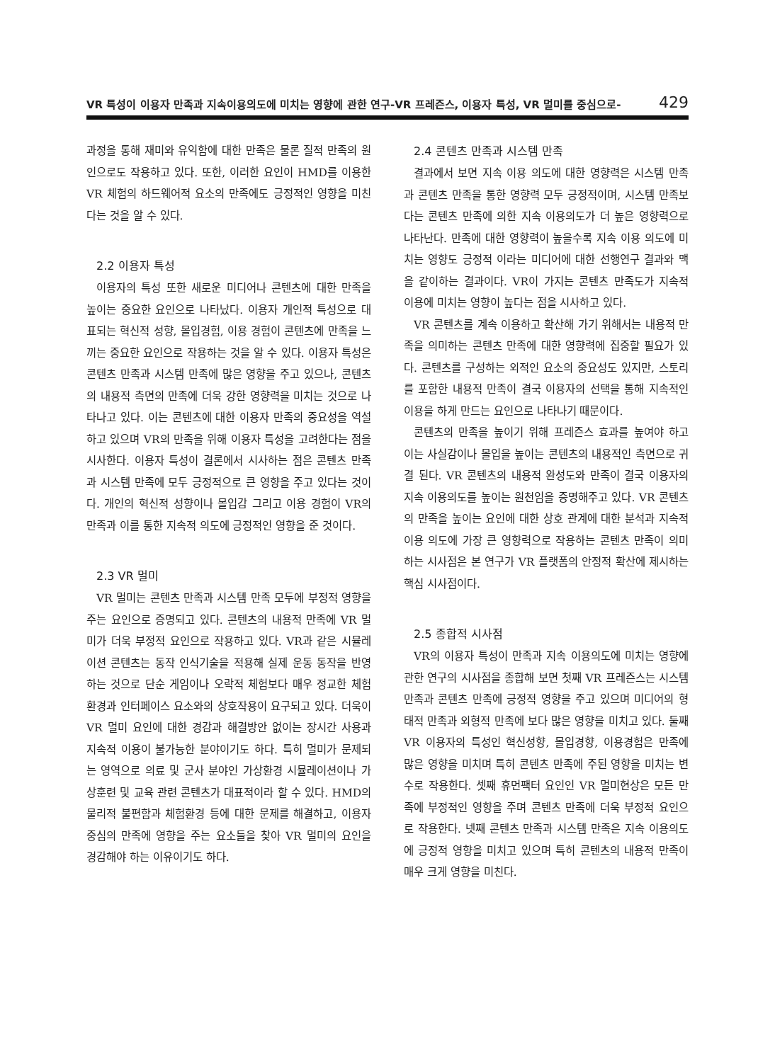VR 특성이 이용자 만족과 지속이용의도에 미치는 영향에 관한 연구-VR 프레즌스, 이용자 특성, VR 멀미를 중심으로- 429
과정을 통해 재미와 유익함에 대한 만족은 물론 질적 만족의 원인으로도 작용하고 있다. 또한, 이러한 요인이 HMD를 이용한 VR 체험의 하드웨어적 요소의 만족에도 긍정적인 영향을 미친다는 것을 알 수 있다.
2.2 이용자 특성
이용자의 특성 또한 새로운 미디어나 콘텐츠에 대한 만족을 높이는 중요한 요인으로 나타났다. 이용자 개인적 특성으로 대표되는 혁신적 성향, 몰입경험, 이용 경험이 콘텐츠에 만족을 느끼는 중요한 요인으로 작용하는 것을 알 수 있다. 이용자 특성은 콘텐츠 만족과 시스템 만족에 많은 영향을 주고 있으나, 콘텐츠의 내용적 측면의 만족에 더욱 강한 영향력을 미치는 것으로 나타나고 있다. 이는 콘텐츠에 대한 이용자 만족의 중요성을 역설하고 있으며 VR의 만족을 위해 이용자 특성을 고려한다는 점을 시사한다. 이용자 특성이 결론에서 시사하는 점은 콘텐츠 만족과 시스템 만족에 모두 긍정적으로 큰 영향을 주고 있다는 것이다. 개인의 혁신적 성향이나 몰입감 그리고 이용 경험이 VR의 만족과 이를 통한 지속적 의도에 긍정적인 영향을 준 것이다.
2.3 VR 멀미
VR 멀미는 콘텐츠 만족과 시스템 만족 모두에 부정적 영향을 주는 요인으로 증명되고 있다. 콘텐츠의 내용적 만족에 VR 멀미가 더욱 부정적 요인으로 작용하고 있다. VR과 같은 시뮬레이션 콘텐츠는 동작 인식기술을 적용해 실제 운동 동작을 반영하는 것으로 단순 게임이나 오락적 체험보다 매우 정교한 체험 환경과 인터페이스 요소와의 상호작용이 요구되고 있다. 더욱이 VR 멀미 요인에 대한 경감과 해결방안 없이는 장시간 사용과 지속적 이용이 불가능한 분야이기도 하다. 특히 멀미가 문제되는 영역으로 의료 및 군사 분야인 가상환경 시뮬레이션이나 가상훈련 및 교육 관련 콘텐츠가 대표적이라 할 수 있다. HMD의 물리적 불편함과 체험환경 등에 대한 문제를 해결하고, 이용자 중심의 만족에 영향을 주는 요소들을 찾아 VR 멀미의 요인을 경감해야 하는 이유이기도 하다.
2.4 콘텐츠 만족과 시스템 만족
결과에서 보면 지속 이용 의도에 대한 영향력은 시스템 만족과 콘텐츠 만족을 통한 영향력 모두 긍정적이며, 시스템 만족보다는 콘텐츠 만족에 의한 지속 이용의도가 더 높은 영향력으로 나타난다. 만족에 대한 영향력이 높을수록 지속 이용 의도에 미치는 영향도 긍정적 이라는 미디어에 대한 선행연구 결과와 맥을 같이하는 결과이다. VR이 가지는 콘텐츠 만족도가 지속적 이용에 미치는 영향이 높다는 점을 시사하고 있다.
VR 콘텐츠를 계속 이용하고 확산해 가기 위해서는 내용적 만족을 의미하는 콘텐츠 만족에 대한 영향력에 집중할 필요가 있다. 콘텐츠를 구성하는 외적인 요소의 중요성도 있지만, 스토리를 포함한 내용적 만족이 결국 이용자의 선택을 통해 지속적인 이용을 하게 만드는 요인으로 나타나기 때문이다.
콘텐츠의 만족을 높이기 위해 프레즌스 효과를 높여야 하고 이는 사실감이나 몰입을 높이는 콘텐츠의 내용적인 측면으로 귀결 된다. VR 콘텐츠의 내용적 완성도와 만족이 결국 이용자의 지속 이용의도를 높이는 원천임을 증명해주고 있다. VR 콘텐츠의 만족을 높이는 요인에 대한 상호 관계에 대한 분석과 지속적 이용 의도에 가장 큰 영향력으로 작용하는 콘텐츠 만족이 의미하는 시사점은 본 연구가 VR 플랫폼의 안정적 확산에 제시하는 핵심 시사점이다.
2.5 종합적 시사점
VR의 이용자 특성이 만족과 지속 이용의도에 미치는 영향에 관한 연구의 시사점을 종합해 보면 첫째 VR 프레즌스는 시스템 만족과 콘텐츠 만족에 긍정적 영향을 주고 있으며 미디어의 형태적 만족과 외형적 만족에 보다 많은 영향을 미치고 있다. 둘째 VR 이용자의 특성인 혁신성향, 몰입경향, 이용경험은 만족에 많은 영향을 미치며 특히 콘텐츠 만족에 주된 영향을 미치는 변수로 작용한다. 셋째 휴먼팩터 요인인 VR 멀미현상은 모든 만족에 부정적인 영향을 주며 콘텐츠 만족에 더욱 부정적 요인으로 작용한다. 넷째 콘텐츠 만족과 시스템 만족은 지속 이용의도에 긍정적 영향을 미치고 있으며 특히 콘텐츠의 내용적 만족이 매우 크게 영향을 미친다.